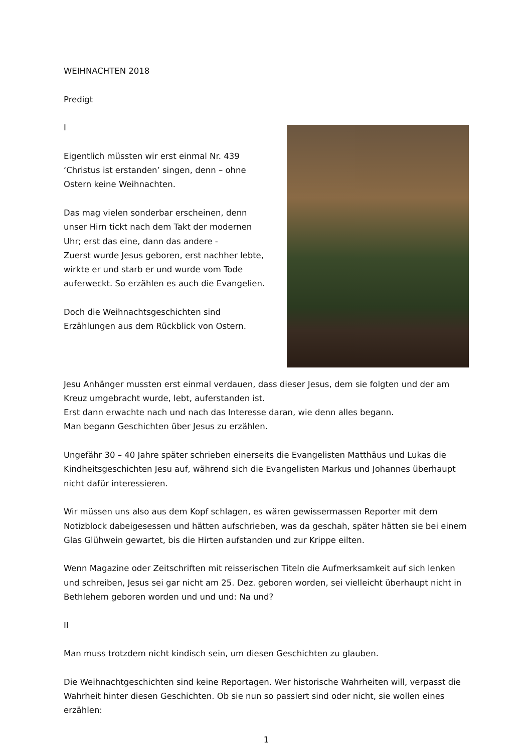WEIHNACHTEN 2018
Predigt
I
Eigentlich müssten wir erst einmal Nr. 439
‘Christus ist erstanden’ singen, denn – ohne
Ostern keine Weihnachten.
Das mag vielen sonderbar erscheinen, denn
unser Hirn tickt nach dem Takt der modernen
Uhr; erst das eine, dann das andere -
Zuerst wurde Jesus geboren, erst nachher lebte,
wirkte er und starb er und wurde vom Tode
auferweckt. So erzählen es auch die Evangelien.
Doch die Weihnachtsgeschichten sind
Erzählungen aus dem Rückblick von Ostern.
Jesu Anhänger mussten erst einmal verdauen, dass dieser Jesus, dem sie folgten und der am Kreuz umgebracht wurde, lebt, auferstanden ist.
Erst dann erwachte nach und nach das Interesse daran, wie denn alles begann.
Man begann Geschichten über Jesus zu erzählen.
Ungefähr 30 – 40 Jahre später schrieben einerseits die Evangelisten Matthäus und Lukas die Kindheitsgeschichten Jesu auf, während sich die Evangelisten Markus und Johannes überhaupt nicht dafür interessieren.
Wir müssen uns also aus dem Kopf schlagen, es wären gewissermassen Reporter mit dem Notizblock dabeigesessen und hätten aufschrieben, was da geschah, später hätten sie bei einem Glas Glühwein gewartet, bis die Hirten aufstanden und zur Krippe eilten.
Wenn Magazine oder Zeitschriften mit reisserischen Titeln die Aufmerksamkeit auf sich lenken und schreiben, Jesus sei gar nicht am 25. Dez. geboren worden, sei vielleicht überhaupt nicht in Bethlehem geboren worden und und und: Na und?
II
Man muss trotzdem nicht kindisch sein, um diesen Geschichten zu glauben.
Die Weihnachtgeschichten sind keine Reportagen. Wer historische Wahrheiten will, verpasst die Wahrheit hinter diesen Geschichten. Ob sie nun so passiert sind oder nicht, sie wollen eines erzählen:
1